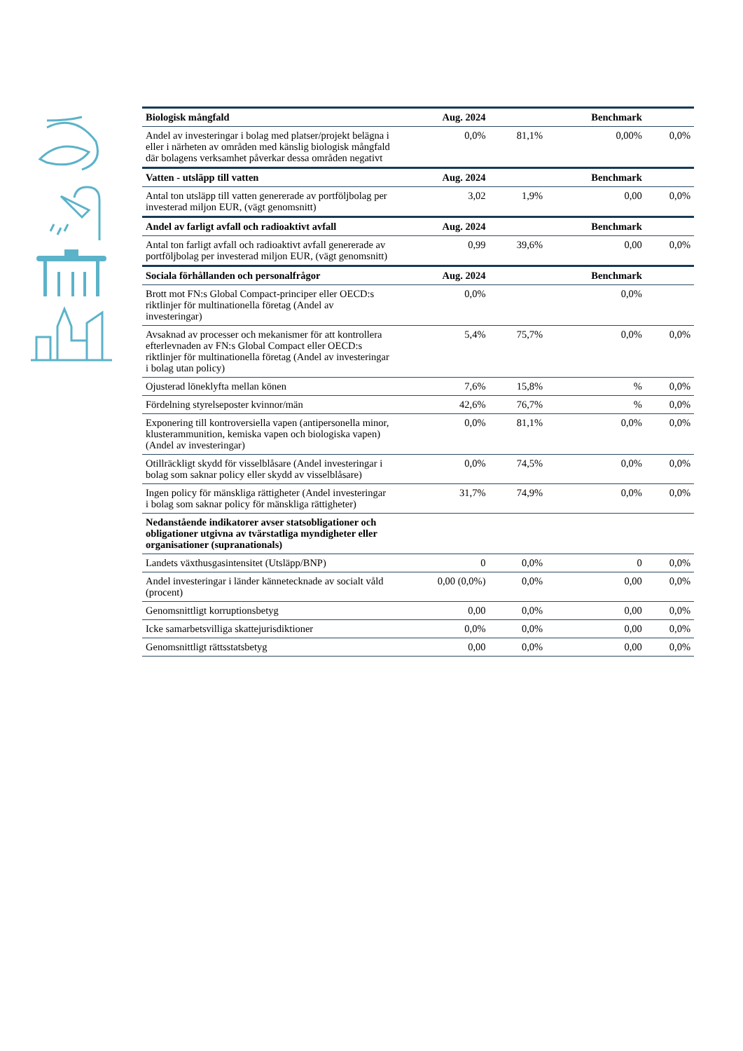| Biologisk mångfald | Aug. 2024 | | Benchmark | |
| --- | --- | --- | --- | --- |
| Andel av investeringar i bolag med platser/projekt belägna i eller i närheten av områden med känslig biologisk mångfald där bolagens verksamhet påverkar dessa områden negativt | 0,0% | 81,1% | 0,00% | 0,0% |
| Vatten - utsläpp till vatten | Aug. 2024 | | Benchmark | |
| Antal ton utsläpp till vatten genererade av portföljbolag per investerad miljon EUR, (vägt genomsnitt) | 3,02 | 1,9% | 0,00 | 0,0% |
| Andel av farligt avfall och radioaktivt avfall | Aug. 2024 | | Benchmark | |
| Antal ton farligt avfall och radioaktivt avfall genererade av portföljbolag per investerad miljon EUR, (vägt genomsnitt) | 0,99 | 39,6% | 0,00 | 0,0% |
| Sociala förhållanden och personalfrågor | Aug. 2024 | | Benchmark | |
| Brott mot FN:s Global Compact-principer eller OECD:s riktlinjer för multinationella företag (Andel av investeringar) | 0,0% | | 0,0% | |
| Avsaknad av processer och mekanismer för att kontrollera efterlevnaden av FN:s Global Compact eller OECD:s riktlinjer för multinationella företag (Andel av investeringar i bolag utan policy) | 5,4% | 75,7% | 0,0% | 0,0% |
| Ojusterad löneklyfta mellan könen | 7,6% | 15,8% | % | 0,0% |
| Fördelning styrelseposter kvinnor/män | 42,6% | 76,7% | % | 0,0% |
| Exponering till kontroversiella vapen (antipersonella minor, klusterammunition, kemiska vapen och biologiska vapen) (Andel av investeringar) | 0,0% | 81,1% | 0,0% | 0,0% |
| Otillräckligt skydd för visselblåsare (Andel investeringar i bolag som saknar policy eller skydd av visselblåsare) | 0,0% | 74,5% | 0,0% | 0,0% |
| Ingen policy för mänskliga rättigheter (Andel investeringar i bolag som saknar policy för mänskliga rättigheter) | 31,7% | 74,9% | 0,0% | 0,0% |
| Nedanstående indikatorer avser statsobligationer och obligationer utgivna av tvärstatliga myndigheter eller organisationer (supranationals) | | | | |
| Landets växthusgasintensitet (Utsläpp/BNP) | 0 | 0,0% | 0 | 0,0% |
| Andel investeringar i länder kännetecknade av socialt våld (procent) | 0,00 (0,0%) | 0,0% | 0,00 | 0,0% |
| Genomsnittligt korruptionsbetyg | 0,00 | 0,0% | 0,00 | 0,0% |
| Icke samarbetsvilliga skattejurisdiktioner | 0,0% | 0,0% | 0,00 | 0,0% |
| Genomsnittligt rättsstatsbetyg | 0,00 | 0,0% | 0,00 | 0,0% |